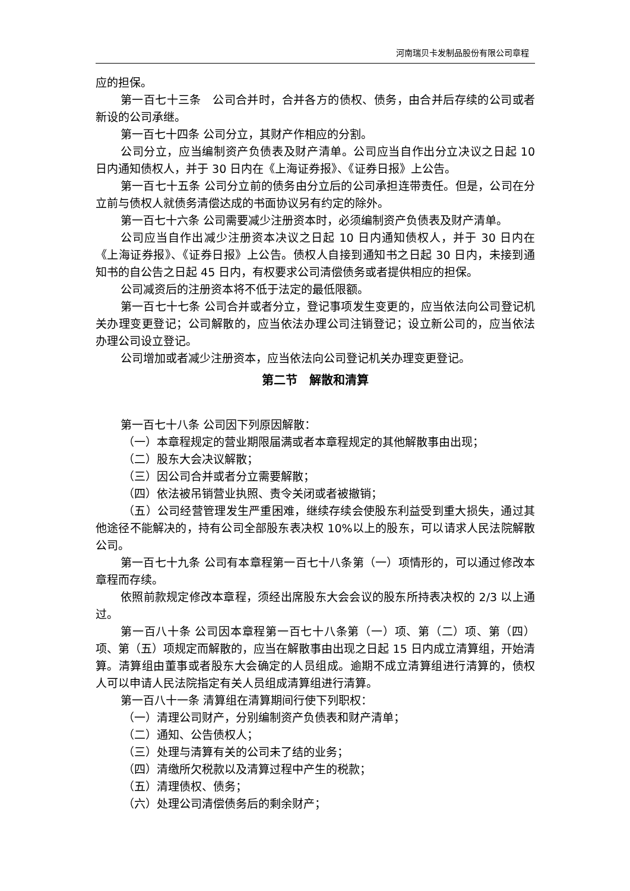河南瑞贝卡发制品股份有限公司章程
应的担保。
第一百七十三条　公司合并时，合并各方的债权、债务，由合并后存续的公司或者新设的公司承继。
第一百七十四条 公司分立，其财产作相应的分割。
公司分立，应当编制资产负债表及财产清单。公司应当自作出分立决议之日起 10 日内通知债权人，并于 30 日内在《上海证券报》、《证券日报》上公告。
第一百七十五条 公司分立前的债务由分立后的公司承担连带责任。但是，公司在分立前与债权人就债务清偿达成的书面协议另有约定的除外。
第一百七十六条 公司需要减少注册资本时，必须编制资产负债表及财产清单。
公司应当自作出减少注册资本决议之日起 10 日内通知债权人，并于 30 日内在《上海证券报》、《证券日报》上公告。债权人自接到通知书之日起 30 日内，未接到通知书的自公告之日起 45 日内，有权要求公司清偿债务或者提供相应的担保。
公司减资后的注册资本将不低于法定的最低限额。
第一百七十七条 公司合并或者分立，登记事项发生变更的，应当依法向公司登记机关办理变更登记；公司解散的，应当依法办理公司注销登记；设立新公司的，应当依法办理公司设立登记。
公司增加或者减少注册资本，应当依法向公司登记机关办理变更登记。
第二节　解散和清算
第一百七十八条 公司因下列原因解散：
（一）本章程规定的营业期限届满或者本章程规定的其他解散事由出现；
（二）股东大会决议解散；
（三）因公司合并或者分立需要解散；
（四）依法被吊销营业执照、责令关闭或者被撤销；
（五）公司经营管理发生严重困难，继续存续会使股东利益受到重大损失，通过其他途径不能解决的，持有公司全部股东表决权 10%以上的股东，可以请求人民法院解散公司。
第一百七十九条 公司有本章程第一百七十八条第（一）项情形的，可以通过修改本章程而存续。
依照前款规定修改本章程，须经出席股东大会会议的股东所持表决权的 2/3 以上通过。
第一百八十条 公司因本章程第一百七十八条第（一）项、第（二）项、第（四）项、第（五）项规定而解散的，应当在解散事由出现之日起 15 日内成立清算组，开始清算。清算组由董事或者股东大会确定的人员组成。逾期不成立清算组进行清算的，债权人可以申请人民法院指定有关人员组成清算组进行清算。
第一百八十一条 清算组在清算期间行使下列职权：
（一）清理公司财产，分别编制资产负债表和财产清单；
（二）通知、公告债权人；
（三）处理与清算有关的公司未了结的业务；
（四）清缴所欠税款以及清算过程中产生的税款；
（五）清理债权、债务；
（六）处理公司清偿债务后的剩余财产；